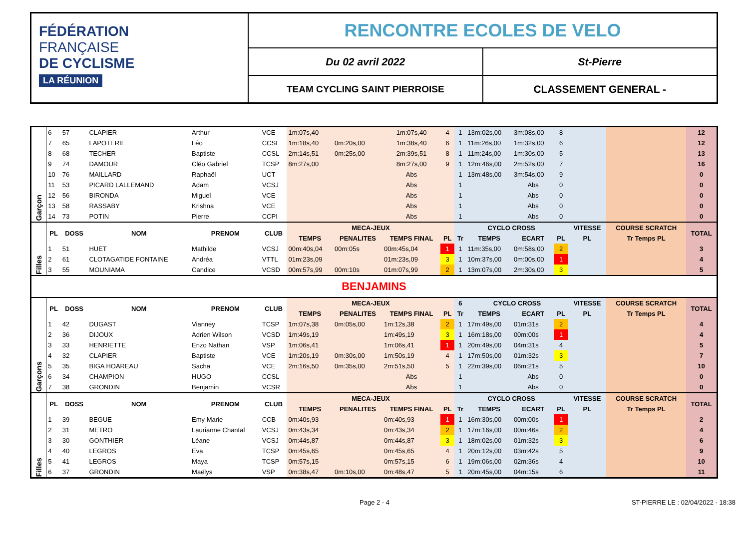FÉDÉRATION
FRANÇAISE
DE CYCLISME
LA RÉUNION
RENCONTRE ECOLES DE VELO
Du 02 avril 2022 St-Pierre
TEAM CYCLING SAINT PIERROISE CLASSEMENT GENERAL -
| Garçon | 6 | 57 | CLAPIER | Arthur | VCE | 1m:07s,40 | | 1m:07s,40 | 4 | 1 | 13m:02s,00 | 3m:08s,00 | 8 | | | 12 |
| | 7 | 65 | LAPOTERIE | Léo | CCSL | 1m:18s,40 | 0m:20s,00 | 1m:38s,40 | 6 | 1 | 11m:26s,00 | 1m:32s,00 | 6 | | | 12 |
| | 8 | 68 | TECHER | Baptiste | CCSL | 2m:14s,51 | 0m:25s,00 | 2m:39s,51 | 8 | 1 | 11m:24s,00 | 1m:30s,00 | 5 | | | 13 |
| | 9 | 74 | DAMOUR | Cléo Gabriel | TCSP | 8m:27s,00 | | 8m:27s,00 | 9 | 1 | 12m:46s,00 | 2m:52s,00 | 7 | | | 16 |
| | 10 | 76 | MAILLARD | Raphaël | UCT | | | Abs | | 1 | 13m:48s,00 | 3m:54s,00 | 9 | | | 0 |
| | 11 | 53 | PICARD LALLEMAND | Adam | VCSJ | | | Abs | | 1 | | Abs | 0 | | | 0 |
| | 12 | 56 | BIRONDA | Miguel | VCE | | | Abs | | 1 | | Abs | 0 | | | 0 |
| | 13 | 58 | RASSABY | Krishna | VCE | | | Abs | | 1 | | Abs | 0 | | | 0 |
| | 14 | 73 | POTIN | Pierre | CCPI | | | Abs | | 1 | | Abs | 0 | | | 0 |
| Filles | PL | DOSS | NOM | PRENOM | CLUB | MECA-JEUX | | | | CYCLO CROSS | | | | VITESSE | COURSE SCRATCH | TOTAL |
| | | | | | | TEMPS | PENALITES | TEMPS FINAL | PL | Tr | TEMPS | ECART | PL | PL | Tr Temps PL | |
| | 1 | 51 | HUET | Mathilde | VCSJ | 00m:40s,04 | 00m:05s | 00m:45s,04 | 1 | 1 | 11m:35s,00 | 0m:58s,00 | 2 | | | 3 |
| | 2 | 61 | CLOTAGATIDE FONTAINE | Andréa | VTTL | 01m:23s,09 | | 01m:23s,09 | 3 | 1 | 10m:37s,00 | 0m:00s,00 | 1 | | | 4 |
| | 3 | 55 | MOUNIAMA | Candice | VCSD | 00m:57s,99 | 00m:10s | 01m:07s,99 | 2 | 1 | 13m:07s,00 | 2m:30s,00 | 3 | | | 5 |
| BENJAMINS | | | | | | | | | | | | | | | | |
| Garçons | PL | DOSS | NOM | PRENOM | CLUB | MECA-JEUX | | | | 6 | CYCLO CROSS | | | VITESSE | COURSE SCRATCH | TOTAL |
| | | | | | | TEMPS | PENALITES | TEMPS FINAL | PL | Tr | TEMPS | ECART | PL | PL | Tr Temps PL | |
| | 1 | 42 | DUGAST | Vianney | TCSP | 1m:07s,38 | 0m:05s,00 | 1m:12s,38 | 2 | 1 | 17m:49s,00 | 01m:31s | 2 | | | 4 |
| | 2 | 36 | DIJOUX | Adrien Wilson | VCSD | 1m:49s,19 | | 1m:49s,19 | 3 | 1 | 16m:18s,00 | 00m:00s | 1 | | | 4 |
| | 3 | 33 | HENRIETTE | Enzo Nathan | VSP | 1m:06s,41 | | 1m:06s,41 | 1 | 1 | 20m:49s,00 | 04m:31s | 4 | | | 5 |
| | 4 | 32 | CLAPIER | Baptiste | VCE | 1m:20s,19 | 0m:30s,00 | 1m:50s,19 | 4 | 1 | 17m:50s,00 | 01m:32s | 3 | | | 7 |
| | 5 | 35 | BIGA HOAREAU | Sacha | VCE | 2m:16s,50 | 0m:35s,00 | 2m:51s,50 | 5 | 1 | 22m:39s,00 | 06m:21s | 5 | | | 10 |
| | 6 | 34 | CHAMPION | HUGO | CCSL | | | Abs | | 1 | | Abs | 0 | | | 0 |
| | 7 | 38 | GRONDIN | Benjamin | VCSR | | | Abs | | 1 | | Abs | 0 | | | 0 |
| Filles | PL | DOSS | NOM | PRENOM | CLUB | MECA-JEUX | | | | CYCLO CROSS | | | | VITESSE | COURSE SCRATCH | TOTAL |
| | | | | | | TEMPS | PENALITES | TEMPS FINAL | PL | Tr | TEMPS | ECART | PL | PL | Tr Temps PL | |
| | 1 | 39 | BEGUE | Emy Marie | CCB | 0m:40s,93 | | 0m:40s,93 | 1 | 1 | 16m:30s,00 | 00m:00s | 1 | | | 2 |
| | 2 | 31 | METRO | Laurianne Chantal | VCSJ | 0m:43s,34 | | 0m:43s,34 | 2 | 1 | 17m:16s,00 | 00m:46s | 2 | | | 4 |
| | 3 | 30 | GONTHIER | Léane | VCSJ | 0m:44s,87 | | 0m:44s,87 | 3 | 1 | 18m:02s,00 | 01m:32s | 3 | | | 6 |
| | 4 | 40 | LEGROS | Eva | TCSP | 0m:45s,65 | | 0m:45s,65 | 4 | 1 | 20m:12s,00 | 03m:42s | 5 | | | 9 |
| | 5 | 41 | LEGROS | Maya | TCSP | 0m:57s,15 | | 0m:57s,15 | 6 | 1 | 19m:06s,00 | 02m:36s | 4 | | | 10 |
| | 6 | 37 | GRONDIN | Maëlys | VSP | 0m:38s,47 | 0m:10s,00 | 0m:48s,47 | 5 | 1 | 20m:45s,00 | 04m:15s | 6 | | | 11 |
Page 2 - 4 ST-PIERRE LE : 02/04/2022 - 18:38